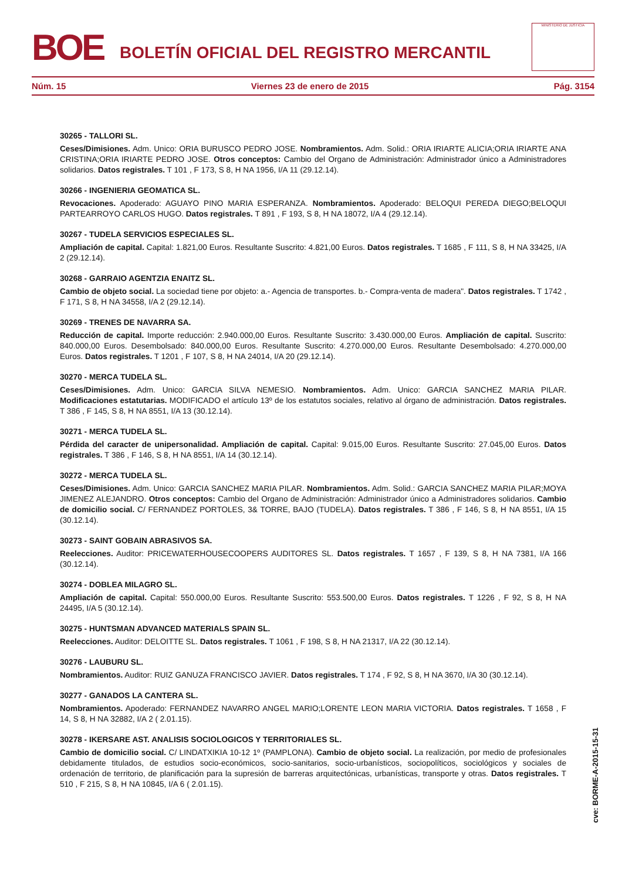BOE
BOLETÍN OFICIAL DEL REGISTRO MERCANTIL
MINISTERIO DE JUSTICIA
Núm. 15 Viernes 23 de enero de 2015 Pág. 3154
30265 - TALLORI SL.
Ceses/Dimisiones. Adm. Unico: ORIA BURUSCO PEDRO JOSE. Nombramientos. Adm. Solid.: ORIA IRIARTE ALICIA;ORIA IRIARTE ANA CRISTINA;ORIA IRIARTE PEDRO JOSE. Otros conceptos: Cambio del Organo de Administración: Administrador único a Administradores solidarios. Datos registrales. T 101 , F 173, S 8, H NA 1956, I/A 11 (29.12.14).
30266 - INGENIERIA GEOMATICA SL.
Revocaciones. Apoderado: AGUAYO PINO MARIA ESPERANZA. Nombramientos. Apoderado: BELOQUI PEREDA DIEGO;BELOQUI PARTEARROYO CARLOS HUGO. Datos registrales. T 891 , F 193, S 8, H NA 18072, I/A 4 (29.12.14).
30267 - TUDELA SERVICIOS ESPECIALES SL.
Ampliación de capital. Capital: 1.821,00 Euros. Resultante Suscrito: 4.821,00 Euros. Datos registrales. T 1685 , F 111, S 8, H NA 33425, I/A 2 (29.12.14).
30268 - GARRAIO AGENTZIA ENAITZ SL.
Cambio de objeto social. La sociedad tiene por objeto: a.- Agencia de transportes. b.- Compra-venta de madera". Datos registrales. T 1742 , F 171, S 8, H NA 34558, I/A 2 (29.12.14).
30269 - TRENES DE NAVARRA SA.
Reducción de capital. Importe reducción: 2.940.000,00 Euros. Resultante Suscrito: 3.430.000,00 Euros. Ampliación de capital. Suscrito: 840.000,00 Euros. Desembolsado: 840.000,00 Euros. Resultante Suscrito: 4.270.000,00 Euros. Resultante Desembolsado: 4.270.000,00 Euros. Datos registrales. T 1201 , F 107, S 8, H NA 24014, I/A 20 (29.12.14).
30270 - MERCA TUDELA SL.
Ceses/Dimisiones. Adm. Unico: GARCIA SILVA NEMESIO. Nombramientos. Adm. Unico: GARCIA SANCHEZ MARIA PILAR. Modificaciones estatutarias. MODIFICADO el artículo 13º de los estatutos sociales, relativo al órgano de administración. Datos registrales. T 386 , F 145, S 8, H NA 8551, I/A 13 (30.12.14).
30271 - MERCA TUDELA SL.
Pérdida del caracter de unipersonalidad. Ampliación de capital. Capital: 9.015,00 Euros. Resultante Suscrito: 27.045,00 Euros. Datos registrales. T 386 , F 146, S 8, H NA 8551, I/A 14 (30.12.14).
30272 - MERCA TUDELA SL.
Ceses/Dimisiones. Adm. Unico: GARCIA SANCHEZ MARIA PILAR. Nombramientos. Adm. Solid.: GARCIA SANCHEZ MARIA PILAR;MOYA JIMENEZ ALEJANDRO. Otros conceptos: Cambio del Organo de Administración: Administrador único a Administradores solidarios. Cambio de domicilio social. C/ FERNANDEZ PORTOLES, 3& TORRE, BAJO (TUDELA). Datos registrales. T 386 , F 146, S 8, H NA 8551, I/A 15 (30.12.14).
30273 - SAINT GOBAIN ABRASIVOS SA.
Reelecciones. Auditor: PRICEWATERHOUSECOOPERS AUDITORES SL. Datos registrales. T 1657 , F 139, S 8, H NA 7381, I/A 166 (30.12.14).
30274 - DOBLEA MILAGRO SL.
Ampliación de capital. Capital: 550.000,00 Euros. Resultante Suscrito: 553.500,00 Euros. Datos registrales. T 1226 , F 92, S 8, H NA 24495, I/A 5 (30.12.14).
30275 - HUNTSMAN ADVANCED MATERIALS SPAIN SL.
Reelecciones. Auditor: DELOITTE SL. Datos registrales. T 1061 , F 198, S 8, H NA 21317, I/A 22 (30.12.14).
30276 - LAUBURU SL.
Nombramientos. Auditor: RUIZ GANUZA FRANCISCO JAVIER. Datos registrales. T 174 , F 92, S 8, H NA 3670, I/A 30 (30.12.14).
30277 - GANADOS LA CANTERA SL.
Nombramientos. Apoderado: FERNANDEZ NAVARRO ANGEL MARIO;LORENTE LEON MARIA VICTORIA. Datos registrales. T 1658 , F 14, S 8, H NA 32882, I/A 2 ( 2.01.15).
30278 - IKERSARE AST. ANALISIS SOCIOLOGICOS Y TERRITORIALES SL.
Cambio de domicilio social. C/ LINDATXIKIA 10-12 1º (PAMPLONA). Cambio de objeto social. La realización, por medio de profesionales debidamente titulados, de estudios socio-económicos, socio-sanitarios, socio-urbanísticos, sociopolíticos, sociológicos y sociales de ordenación de territorio, de planificación para la supresión de barreras arquitectónicas, urbanísticas, transporte y otras. Datos registrales. T 510 , F 215, S 8, H NA 10845, I/A 6 ( 2.01.15).
cve: BORME-A-2015-15-31